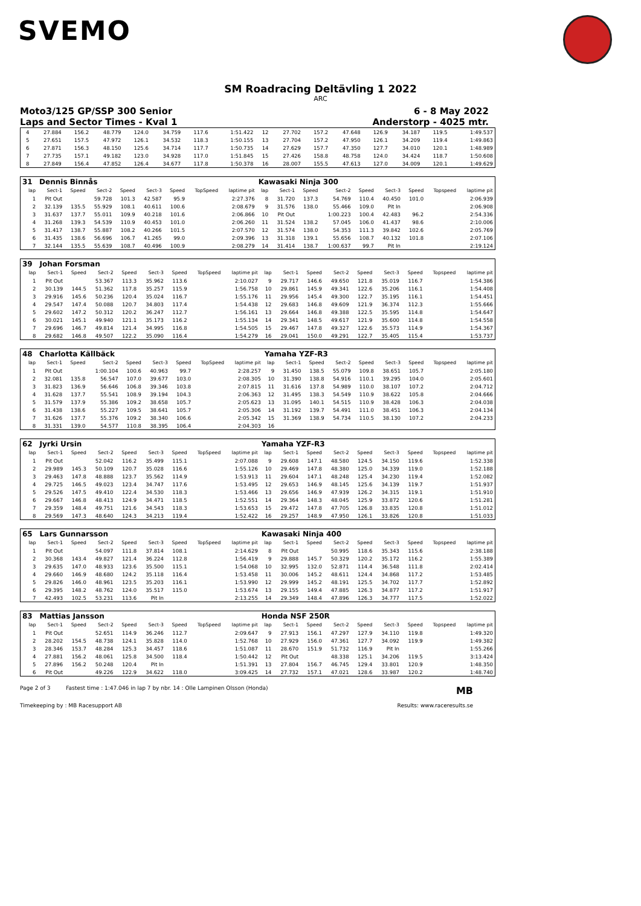SVEMO
SM Roadracing Deltävling 1 2022
ARC
Moto3/125 GP/SSP 300 Senior 6 - 8 May 2022
Laps and Sector Times - Kval 1 Anderstorp - 4025 mtr.
| 4 | 27.884 | 156.2 | 48.779 | 124.0 | 34.759 | 117.6 | | 1:51.422 | 12 | 27.702 | 157.2 | 47.648 | 126.9 | 34.187 | 119.5 | | 1:49.537 |
| 5 | 27.651 | 157.5 | 47.972 | 126.1 | 34.532 | 118.3 | | 1:50.155 | 13 | 27.704 | 157.2 | 47.950 | 126.1 | 34.209 | 119.4 | | 1:49.863 |
| 6 | 27.871 | 156.3 | 48.150 | 125.6 | 34.714 | 117.7 | | 1:50.735 | 14 | 27.629 | 157.7 | 47.350 | 127.7 | 34.010 | 120.1 | | 1:48.989 |
| 7 | 27.735 | 157.1 | 49.182 | 123.0 | 34.928 | 117.0 | | 1:51.845 | 15 | 27.426 | 158.8 | 48.758 | 124.0 | 34.424 | 118.7 | | 1:50.608 |
| 8 | 27.849 | 156.4 | 47.852 | 126.4 | 34.677 | 117.8 | | 1:50.378 | 16 | 28.007 | 155.5 | 47.613 | 127.0 | 34.009 | 120.1 | | 1:49.629 |
| 31 | Dennis Binnås | | | | | | | | Kawasaki Ninja 300 | | | | | | | | |
| lap | Sect-1 | Speed | Sect-2 | Speed | Sect-3 | Speed | TopSpeed | laptime pit | lap | Sect-1 | Speed | Sect-2 | Speed | Sect-3 | Speed | Topspeed | laptime pit |
| 1 | Pit Out | | 59.728 | 101.3 | 42.587 | 95.9 | | 2:27.376 | 8 | 31.720 | 137.3 | 54.769 | 110.4 | 40.450 | 101.0 | | 2:06.939 |
| 2 | 32.139 | 135.5 | 55.929 | 108.1 | 40.611 | 100.6 | | 2:08.679 | 9 | 31.576 | 138.0 | 55.466 | 109.0 | Pit In | | | 2:06.908 |
| 3 | 31.637 | 137.7 | 55.011 | 109.9 | 40.218 | 101.6 | | 2:06.866 | 10 | Pit Out | | 1:00.223 | 100.4 | 42.483 | 96.2 | | 2:54.336 |
| 4 | 31.268 | 139.3 | 54.539 | 110.9 | 40.453 | 101.0 | | 2:06.260 | 11 | 31.524 | 138.2 | 57.045 | 106.0 | 41.437 | 98.6 | | 2:10.006 |
| 5 | 31.417 | 138.7 | 55.887 | 108.2 | 40.266 | 101.5 | | 2:07.570 | 12 | 31.574 | 138.0 | 54.353 | 111.3 | 39.842 | 102.6 | | 2:05.769 |
| 6 | 31.435 | 138.6 | 56.696 | 106.7 | 41.265 | 99.0 | | 2:09.396 | 13 | 31.318 | 139.1 | 55.656 | 108.7 | 40.132 | 101.8 | | 2:07.106 |
| 7 | 32.144 | 135.5 | 55.639 | 108.7 | 40.496 | 100.9 | | 2:08.279 | 14 | 31.414 | 138.7 | 1:00.637 | 99.7 | Pit In | | | 2:19.124 |
| 39 | Johan Forsman | | | | | | | | | | | | | | | | |
| lap | Sect-1 | Speed | Sect-2 | Speed | Sect-3 | Speed | TopSpeed | laptime pit | lap | Sect-1 | Speed | Sect-2 | Speed | Sect-3 | Speed | Topspeed | laptime pit |
| 1 | Pit Out | | 53.367 | 113.3 | 35.962 | 113.6 | | 2:10.027 | 9 | 29.717 | 146.6 | 49.650 | 121.8 | 35.019 | 116.7 | | 1:54.386 |
| 2 | 30.139 | 144.5 | 51.362 | 117.8 | 35.257 | 115.9 | | 1:56.758 | 10 | 29.861 | 145.9 | 49.341 | 122.6 | 35.206 | 116.1 | | 1:54.408 |
| 3 | 29.916 | 145.6 | 50.236 | 120.4 | 35.024 | 116.7 | | 1:55.176 | 11 | 29.956 | 145.4 | 49.300 | 122.7 | 35.195 | 116.1 | | 1:54.451 |
| 4 | 29.547 | 147.4 | 50.088 | 120.7 | 34.803 | 117.4 | | 1:54.438 | 12 | 29.683 | 146.8 | 49.609 | 121.9 | 36.374 | 112.3 | | 1:55.666 |
| 5 | 29.602 | 147.2 | 50.312 | 120.2 | 36.247 | 112.7 | | 1:56.161 | 13 | 29.664 | 146.8 | 49.388 | 122.5 | 35.595 | 114.8 | | 1:54.647 |
| 6 | 30.021 | 145.1 | 49.940 | 121.1 | 35.173 | 116.2 | | 1:55.134 | 14 | 29.341 | 148.5 | 49.617 | 121.9 | 35.600 | 114.8 | | 1:54.558 |
| 7 | 29.696 | 146.7 | 49.814 | 121.4 | 34.995 | 116.8 | | 1:54.505 | 15 | 29.467 | 147.8 | 49.327 | 122.6 | 35.573 | 114.9 | | 1:54.367 |
| 8 | 29.682 | 146.8 | 49.507 | 122.2 | 35.090 | 116.4 | | 1:54.279 | 16 | 29.041 | 150.0 | 49.291 | 122.7 | 35.405 | 115.4 | | 1:53.737 |
| 48 | Charlotta Källbäck | | | | | | | | Yamaha YZF-R3 | | | | | | | | |
| lap | Sect-1 | Speed | Sect-2 | Speed | Sect-3 | Speed | TopSpeed | laptime pit | lap | Sect-1 | Speed | Sect-2 | Speed | Sect-3 | Speed | Topspeed | laptime pit |
| 1 | Pit Out | | 1:00.104 | 100.6 | 40.963 | 99.7 | | 2:28.257 | 9 | 31.450 | 138.5 | 55.079 | 109.8 | 38.651 | 105.7 | | 2:05.180 |
| 2 | 32.081 | 135.8 | 56.547 | 107.0 | 39.677 | 103.0 | | 2:08.305 | 10 | 31.390 | 138.8 | 54.916 | 110.1 | 39.295 | 104.0 | | 2:05.601 |
| 3 | 31.823 | 136.9 | 56.646 | 106.8 | 39.346 | 103.8 | | 2:07.815 | 11 | 31.616 | 137.8 | 54.989 | 110.0 | 38.107 | 107.2 | | 2:04.712 |
| 4 | 31.628 | 137.7 | 55.541 | 108.9 | 39.194 | 104.3 | | 2:06.363 | 12 | 31.495 | 138.3 | 54.549 | 110.9 | 38.622 | 105.8 | | 2:04.666 |
| 5 | 31.579 | 137.9 | 55.386 | 109.2 | 38.658 | 105.7 | | 2:05.623 | 13 | 31.095 | 140.1 | 54.515 | 110.9 | 38.428 | 106.3 | | 2:04.038 |
| 6 | 31.438 | 138.6 | 55.227 | 109.5 | 38.641 | 105.7 | | 2:05.306 | 14 | 31.192 | 139.7 | 54.491 | 111.0 | 38.451 | 106.3 | | 2:04.134 |
| 7 | 31.626 | 137.7 | 55.376 | 109.2 | 38.340 | 106.6 | | 2:05.342 | 15 | 31.369 | 138.9 | 54.734 | 110.5 | 38.130 | 107.2 | | 2:04.233 |
| 8 | 31.331 | 139.0 | 54.577 | 110.8 | 38.395 | 106.4 | | 2:04.303 | 16 | | | | | | | | |
| 62 | Jyrki Ursin | | | | | | | | Yamaha YZF-R3 | | | | | | | | |
| lap | Sect-1 | Speed | Sect-2 | Speed | Sect-3 | Speed | TopSpeed | laptime pit | lap | Sect-1 | Speed | Sect-2 | Speed | Sect-3 | Speed | Topspeed | laptime pit |
| 1 | Pit Out | | 52.042 | 116.2 | 35.499 | 115.1 | | 2:07.088 | 9 | 29.608 | 147.1 | 48.580 | 124.5 | 34.150 | 119.6 | | 1:52.338 |
| 2 | 29.989 | 145.3 | 50.109 | 120.7 | 35.028 | 116.6 | | 1:55.126 | 10 | 29.469 | 147.8 | 48.380 | 125.0 | 34.339 | 119.0 | | 1:52.188 |
| 3 | 29.463 | 147.8 | 48.888 | 123.7 | 35.562 | 114.9 | | 1:53.913 | 11 | 29.604 | 147.1 | 48.248 | 125.4 | 34.230 | 119.4 | | 1:52.082 |
| 4 | 29.725 | 146.5 | 49.023 | 123.4 | 34.747 | 117.6 | | 1:53.495 | 12 | 29.653 | 146.9 | 48.145 | 125.6 | 34.139 | 119.7 | | 1:51.937 |
| 5 | 29.526 | 147.5 | 49.410 | 122.4 | 34.530 | 118.3 | | 1:53.466 | 13 | 29.656 | 146.9 | 47.939 | 126.2 | 34.315 | 119.1 | | 1:51.910 |
| 6 | 29.667 | 146.8 | 48.413 | 124.9 | 34.471 | 118.5 | | 1:52.551 | 14 | 29.364 | 148.3 | 48.045 | 125.9 | 33.872 | 120.6 | | 1:51.281 |
| 7 | 29.359 | 148.4 | 49.751 | 121.6 | 34.543 | 118.3 | | 1:53.653 | 15 | 29.472 | 147.8 | 47.705 | 126.8 | 33.835 | 120.8 | | 1:51.012 |
| 8 | 29.569 | 147.3 | 48.640 | 124.3 | 34.213 | 119.4 | | 1:52.422 | 16 | 29.257 | 148.9 | 47.950 | 126.1 | 33.826 | 120.8 | | 1:51.033 |
| 65 | Lars Gunnarsson | | | | | | | | Kawasaki Ninja 400 | | | | | | | | |
| lap | Sect-1 | Speed | Sect-2 | Speed | Sect-3 | Speed | TopSpeed | laptime pit | lap | Sect-1 | Speed | Sect-2 | Speed | Sect-3 | Speed | Topspeed | laptime pit |
| 1 | Pit Out | | 54.097 | 111.8 | 37.814 | 108.1 | | 2:14.629 | 8 | Pit Out | | 50.995 | 118.6 | 35.343 | 115.6 | | 2:38.188 |
| 2 | 30.368 | 143.4 | 49.827 | 121.4 | 36.224 | 112.8 | | 1:56.419 | 9 | 29.888 | 145.7 | 50.329 | 120.2 | 35.172 | 116.2 | | 1:55.389 |
| 3 | 29.635 | 147.0 | 48.933 | 123.6 | 35.500 | 115.1 | | 1:54.068 | 10 | 32.995 | 132.0 | 52.871 | 114.4 | 36.548 | 111.8 | | 2:02.414 |
| 4 | 29.660 | 146.9 | 48.680 | 124.2 | 35.118 | 116.4 | | 1:53.458 | 11 | 30.006 | 145.2 | 48.611 | 124.4 | 34.868 | 117.2 | | 1:53.485 |
| 5 | 29.826 | 146.0 | 48.961 | 123.5 | 35.203 | 116.1 | | 1:53.990 | 12 | 29.999 | 145.2 | 48.191 | 125.5 | 34.702 | 117.7 | | 1:52.892 |
| 6 | 29.395 | 148.2 | 48.762 | 124.0 | 35.517 | 115.0 | | 1:53.674 | 13 | 29.155 | 149.4 | 47.885 | 126.3 | 34.877 | 117.2 | | 1:51.917 |
| 7 | 42.493 | 102.5 | 53.231 | 113.6 | Pit In | | | 2:13.255 | 14 | 29.349 | 148.4 | 47.896 | 126.3 | 34.777 | 117.5 | | 1:52.022 |
| 83 | Mattias Jansson | | | | | | | | Honda NSF 250R | | | | | | | | |
| lap | Sect-1 | Speed | Sect-2 | Speed | Sect-3 | Speed | TopSpeed | laptime pit | lap | Sect-1 | Speed | Sect-2 | Speed | Sect-3 | Speed | Topspeed | laptime pit |
| 1 | Pit Out | | 52.651 | 114.9 | 36.246 | 112.7 | | 2:09.647 | 9 | 27.913 | 156.1 | 47.297 | 127.9 | 34.110 | 119.8 | | 1:49.320 |
| 2 | 28.202 | 154.5 | 48.738 | 124.1 | 35.828 | 114.0 | | 1:52.768 | 10 | 27.929 | 156.0 | 47.361 | 127.7 | 34.092 | 119.9 | | 1:49.382 |
| 3 | 28.346 | 153.7 | 48.284 | 125.3 | 34.457 | 118.6 | | 1:51.087 | 11 | 28.670 | 151.9 | 51.732 | 116.9 | Pit In | | | 1:55.266 |
| 4 | 27.881 | 156.2 | 48.061 | 125.8 | 34.500 | 118.4 | | 1:50.442 | 12 | Pit Out | | 48.338 | 125.1 | 34.206 | 119.5 | | 3:13.424 |
| 5 | 27.896 | 156.2 | 50.248 | 120.4 | Pit In | | | 1:51.391 | 13 | 27.804 | 156.7 | 46.745 | 129.4 | 33.801 | 120.9 | | 1:48.350 |
| 6 | Pit Out | | 49.226 | 122.9 | 34.622 | 118.0 | | 3:09.425 | 14 | 27.732 | 157.1 | 47.021 | 128.6 | 33.987 | 120.2 | | 1:48.740 |
Page 2 of 3 Fastest time : 1:47.046 in lap 7 by nbr. 14 : Olle Lampinen Olsson (Honda) MB
Timekeeping by : MB Racesupport AB Results: www.raceresults.se